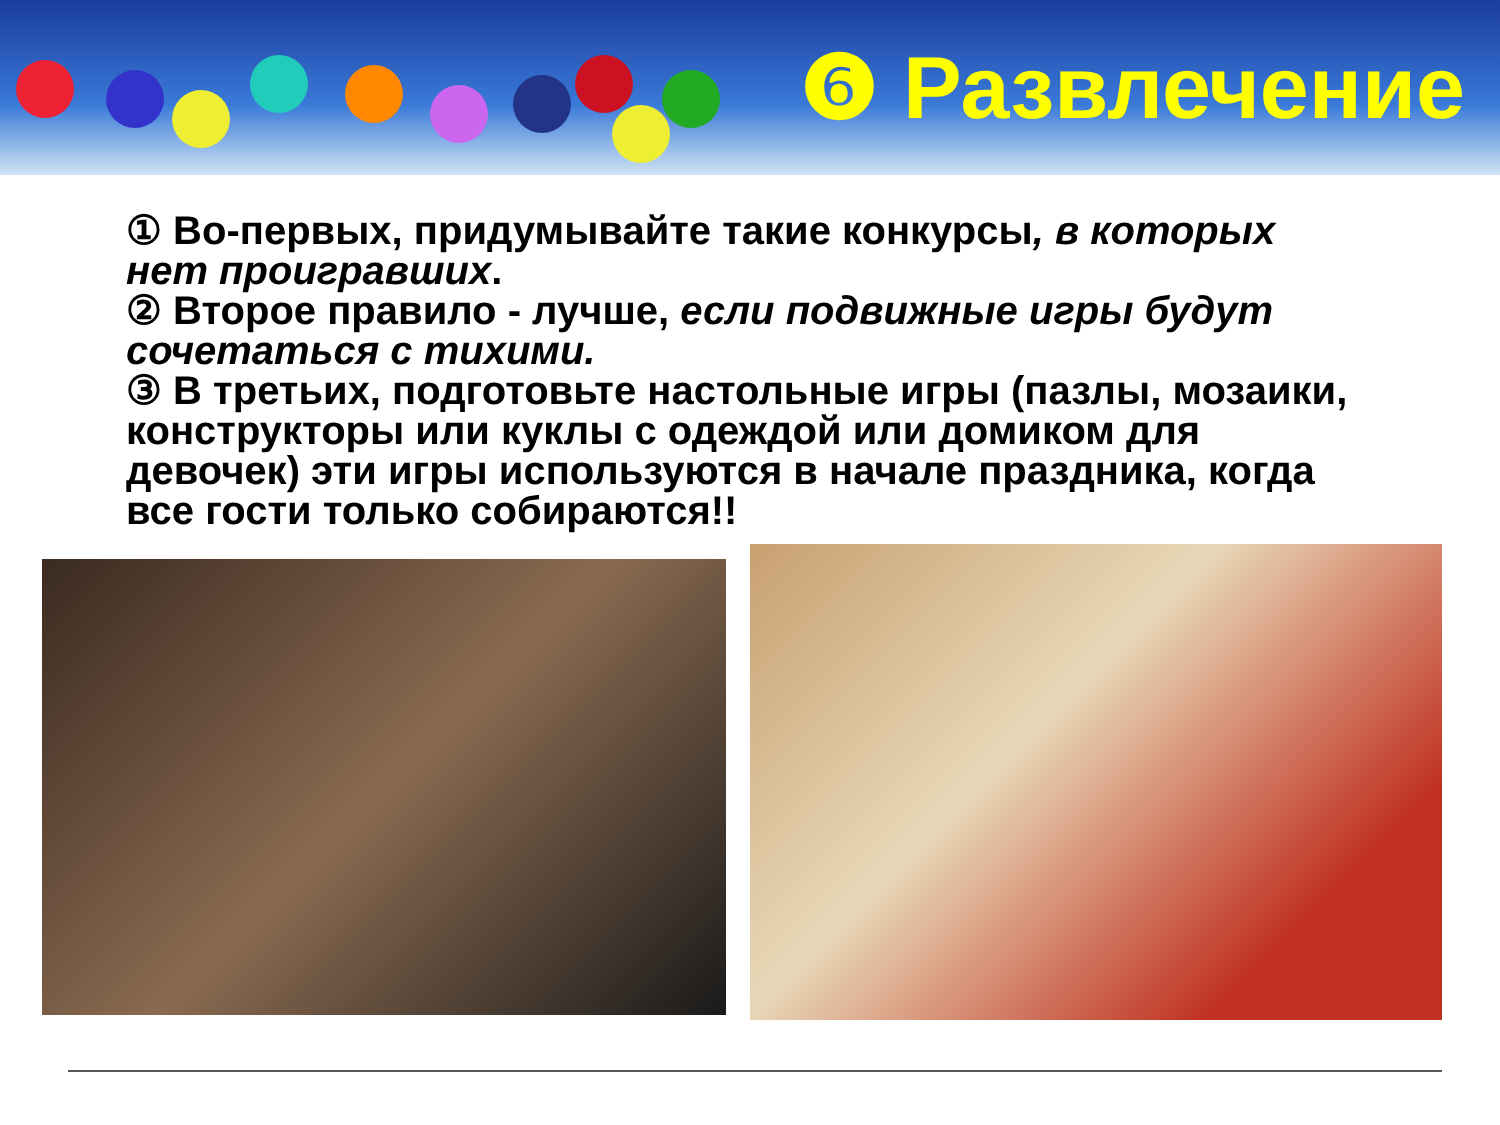❻ Развлечение
① Во-первых, придумывайте такие конкурсы, в которых нет проигравших.
② Второе правило - лучше, если подвижные игры будут сочетаться с тихими.
③ В третьих, подготовьте настольные игры (пазлы, мозаики, конструкторы или куклы с одеждой или домиком для девочек) эти игры используются в начале праздника, когда все гости только собираются!!